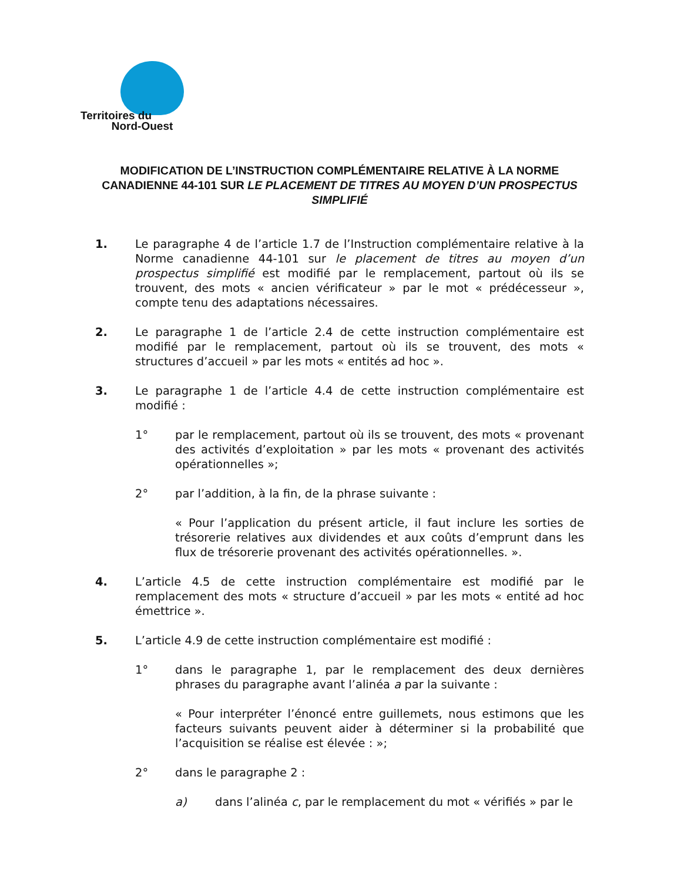Territoires du
Nord-Ouest
MODIFICATION DE L’INSTRUCTION COMPLÉMENTAIRE RELATIVE À LA NORME CANADIENNE 44-101 SUR LE PLACEMENT DE TITRES AU MOYEN D’UN PROSPECTUS SIMPLIFIÉ
1. Le paragraphe 4 de l’article 1.7 de l’Instruction complémentaire relative à la Norme canadienne 44-101 sur le placement de titres au moyen d’un prospectus simplifié est modifié par le remplacement, partout où ils se trouvent, des mots « ancien vérificateur » par le mot « prédécesseur », compte tenu des adaptations nécessaires.
2. Le paragraphe 1 de l’article 2.4 de cette instruction complémentaire est modifié par le remplacement, partout où ils se trouvent, des mots « structures d’accueil » par les mots « entités ad hoc ».
3. Le paragraphe 1 de l’article 4.4 de cette instruction complémentaire est modifié :
1° par le remplacement, partout où ils se trouvent, des mots « provenant des activités d’exploitation » par les mots « provenant des activités opérationnelles »;
2° par l’addition, à la fin, de la phrase suivante :
« Pour l’application du présent article, il faut inclure les sorties de trésorerie relatives aux dividendes et aux coûts d’emprunt dans les flux de trésorerie provenant des activités opérationnelles. ».
4. L’article 4.5 de cette instruction complémentaire est modifié par le remplacement des mots « structure d’accueil » par les mots « entité ad hoc émettrice ».
5. L’article 4.9 de cette instruction complémentaire est modifié :
1° dans le paragraphe 1, par le remplacement des deux dernières phrases du paragraphe avant l’alinéa a par la suivante :
« Pour interpréter l’énoncé entre guillemets, nous estimons que les facteurs suivants peuvent aider à déterminer si la probabilité que l’acquisition se réalise est élevée : »;
2° dans le paragraphe 2 :
a) dans l’alinéa c, par le remplacement du mot « vérifiés » par le